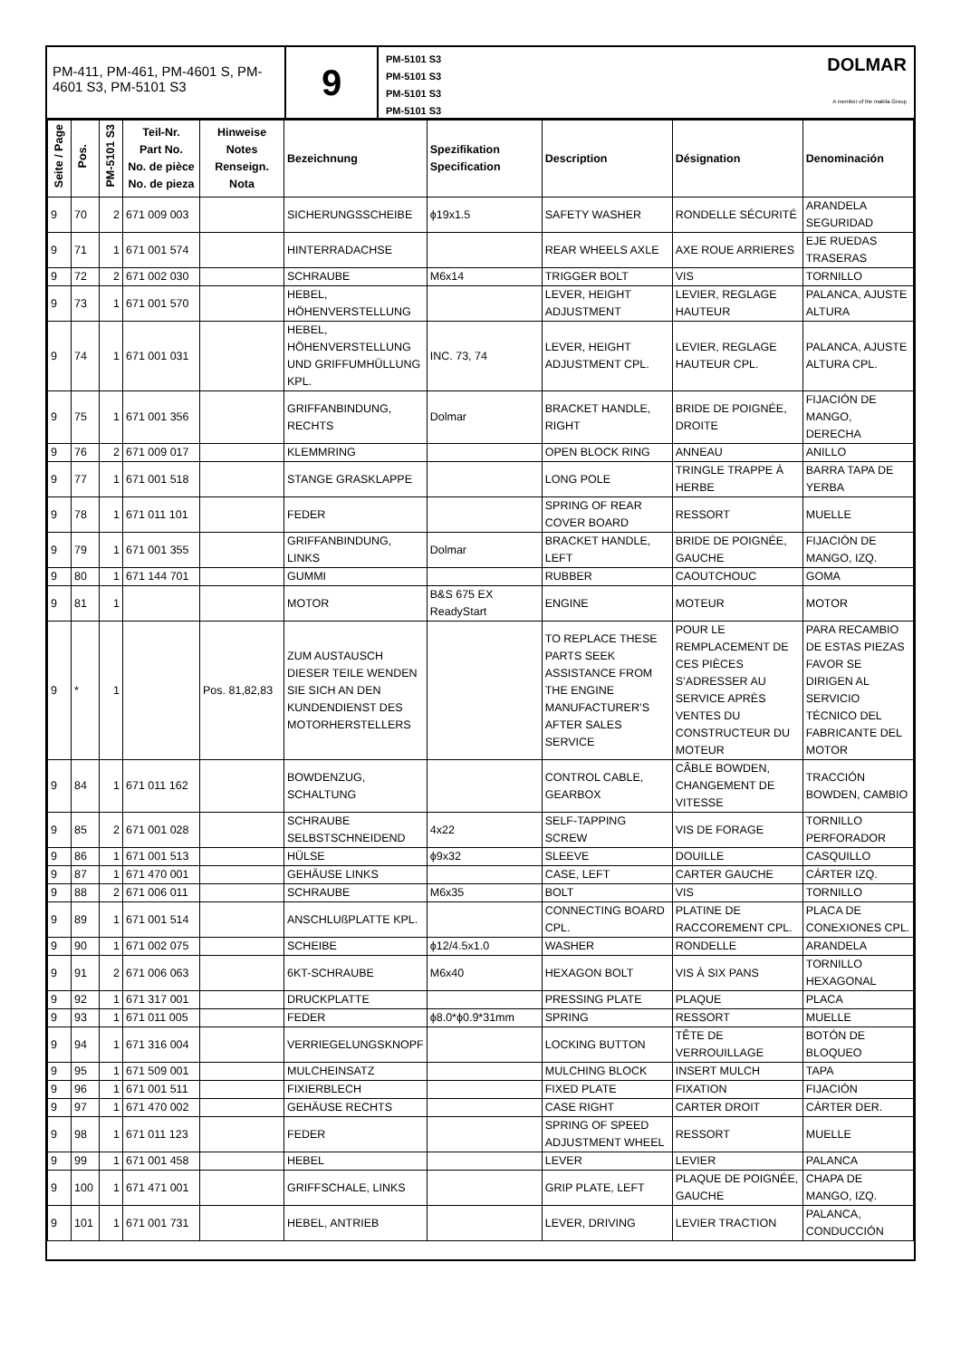PM-411, PM-461, PM-4601 S, PM-4601 S3, PM-5101 S3
9
PM-5101 S3
PM-5101 S3
PM-5101 S3
PM-5101 S3
DOLMAR
A member of the makita Group
| Seite / Page | Pos. | PM-5101 S3 | Teil-Nr. Part No. No. de pièce No. de pieza | Hinweise Notes Renseign. Nota | Bezeichnung | Spezifikation Specification | Description | Désignation | Denominación |
| --- | --- | --- | --- | --- | --- | --- | --- | --- | --- |
| 9 | 70 | 2 | 671 009 003 | | SICHERUNGSSCHEIBE | ϕ19x1.5 | SAFETY WASHER | RONDELLE SÉCURITÉ | ARANDELA SEGURIDAD |
| 9 | 71 | 1 | 671 001 574 | | HINTERRADACHSE | | REAR WHEELS AXLE | AXE ROUE ARRIERES | EJE RUEDAS TRASERAS |
| 9 | 72 | 2 | 671 002 030 | | SCHRAUBE | M6x14 | TRIGGER BOLT | VIS | TORNILLO |
| 9 | 73 | 1 | 671 001 570 | | HEBEL, HÖHENVERSTELLUNG | | LEVER, HEIGHT ADJUSTMENT | LEVIER, REGLAGE HAUTEUR | PALANCA, AJUSTE ALTURA |
| 9 | 74 | 1 | 671 001 031 | | HEBEL, HÖHENVERSTELLUNG UND GRIFFUMHÜLLUNG KPL. | INC. 73, 74 | LEVER, HEIGHT ADJUSTMENT CPL. | LEVIER, REGLAGE HAUTEUR CPL. | PALANCA, AJUSTE ALTURA CPL. |
| 9 | 75 | 1 | 671 001 356 | | GRIFFANBINDUNG, RECHTS | Dolmar | BRACKET HANDLE, RIGHT | BRIDE DE POIGNÉE, DROITE | FIJACIÓN DE MANGO, DERECHA |
| 9 | 76 | 2 | 671 009 017 | | KLEMMRING | | OPEN BLOCK RING | ANNEAU | ANILLO |
| 9 | 77 | 1 | 671 001 518 | | STANGE GRASKLAPPE | | LONG POLE | TRINGLE TRAPPE À HERBE | BARRA TAPA DE YERBA |
| 9 | 78 | 1 | 671 011 101 | | FEDER | | SPRING OF REAR COVER BOARD | RESSORT | MUELLE |
| 9 | 79 | 1 | 671 001 355 | | GRIFFANBINDUNG, LINKS | Dolmar | BRACKET HANDLE, LEFT | BRIDE DE POIGNÉE, GAUCHE | FIJACIÓN DE MANGO, IZQ. |
| 9 | 80 | 1 | 671 144 701 | | GUMMI | | RUBBER | CAOUTCHOUC | GOMA |
| 9 | 81 | 1 | | | MOTOR | B&S 675 EX ReadyStart | ENGINE | MOTEUR | MOTOR |
| 9 | * | 1 | | Pos. 81,82,83 | ZUM AUSTAUSCH DIESER TEILE WENDEN SIE SICH AN DEN KUNDENDIENST DES MOTORHERSTELLERS | | TO REPLACE THESE PARTS SEEK ASSISTANCE FROM THE ENGINE MANUFACTURER’S AFTER SALES SERVICE | POUR LE REMPLACEMENT DE CES PIÈCES S’ADRESSER AU SERVICE APRÈS VENTES DU CONSTRUCTEUR DU MOTEUR | PARA RECAMBIO DE ESTAS PIEZAS FAVOR SE DIRIGEN AL SERVICIO TÉCNICO DEL FABRICANTE DEL MOTOR |
| 9 | 84 | 1 | 671 011 162 | | BOWDENZUG, SCHALTUNG | | CONTROL CABLE, GEARBOX | CÂBLE BOWDEN, CHANGEMENT DE VITESSE | TRACCIÓN BOWDEN, CAMBIO |
| 9 | 85 | 2 | 671 001 028 | | SCHRAUBE SELBSTSCHNEIDEND | 4x22 | SELF-TAPPING SCREW | VIS DE FORAGE | TORNILLO PERFORADOR |
| 9 | 86 | 1 | 671 001 513 | | HÜLSE | ϕ9x32 | SLEEVE | DOUILLE | CASQUILLO |
| 9 | 87 | 1 | 671 470 001 | | GEHÄUSE LINKS | | CASE, LEFT | CARTER GAUCHE | CÁRTER IZQ. |
| 9 | 88 | 2 | 671 006 011 | | SCHRAUBE | M6x35 | BOLT | VIS | TORNILLO |
| 9 | 89 | 1 | 671 001 514 | | ANSCHLUßPLATTE KPL. | | CONNECTING BOARD CPL. | PLATINE DE RACCOREMENT CPL. | PLACA DE CONEXIONES CPL. |
| 9 | 90 | 1 | 671 002 075 | | SCHEIBE | ϕ12/4.5x1.0 | WASHER | RONDELLE | ARANDELA |
| 9 | 91 | 2 | 671 006 063 | | 6KT-SCHRAUBE | M6x40 | HEXAGON BOLT | VIS À SIX PANS | TORNILLO HEXAGONAL |
| 9 | 92 | 1 | 671 317 001 | | DRUCKPLATTE | | PRESSING PLATE | PLAQUE | PLACA |
| 9 | 93 | 1 | 671 011 005 | | FEDER | ϕ8.0*ϕ0.9*31mm | SPRING | RESSORT | MUELLE |
| 9 | 94 | 1 | 671 316 004 | | VERRIEGELUNGSKNOPF | | LOCKING BUTTON | TÊTE DE VERROUILLAGE | BOTÓN DE BLOQUEO |
| 9 | 95 | 1 | 671 509 001 | | MULCHEINSATZ | | MULCHING BLOCK | INSERT MULCH | TAPA |
| 9 | 96 | 1 | 671 001 511 | | FIXIERBLECH | | FIXED PLATE | FIXATION | FIJACIÓN |
| 9 | 97 | 1 | 671 470 002 | | GEHÄUSE RECHTS | | CASE RIGHT | CARTER DROIT | CÁRTER DER. |
| 9 | 98 | 1 | 671 011 123 | | FEDER | | SPRING OF SPEED ADJUSTMENT WHEEL | RESSORT | MUELLE |
| 9 | 99 | 1 | 671 001 458 | | HEBEL | | LEVER | LEVIER | PALANCA |
| 9 | 100 | 1 | 671 471 001 | | GRIFFSCHALE, LINKS | | GRIP PLATE, LEFT | PLAQUE DE POIGNÉE, GAUCHE | CHAPA DE MANGO, IZQ. |
| 9 | 101 | 1 | 671 001 731 | | HEBEL, ANTRIEB | | LEVER, DRIVING | LEVIER TRACTION | PALANCA, CONDUCCIÓN |